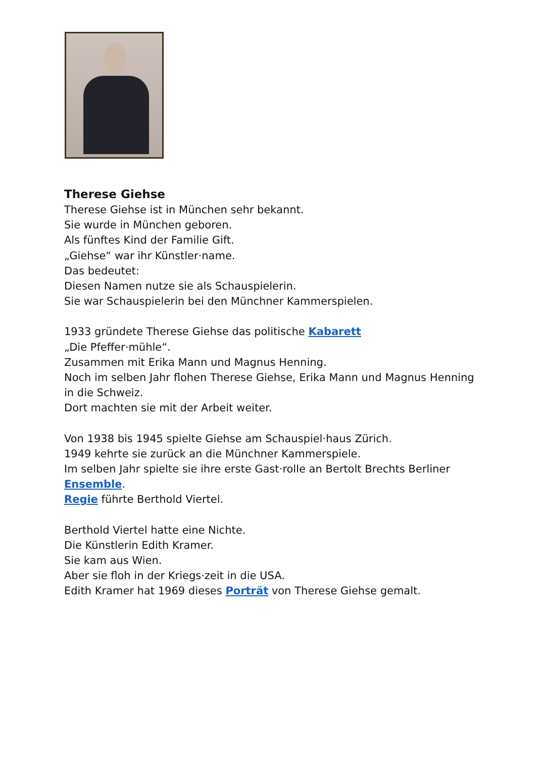Therese Giehse
Therese Giehse ist in München sehr bekannt.
Sie wurde in München geboren.
Als fünftes Kind der Familie Gift.
„Giehse“ war ihr Künstler·name.
Das bedeutet:
Diesen Namen nutze sie als Schauspielerin.
Sie war Schauspielerin bei den Münchner Kammerspielen.
1933 gründete Therese Giehse das politische Kabarett
„Die Pfeffer·mühle“.
Zusammen mit Erika Mann und Magnus Henning.
Noch im selben Jahr flohen Therese Giehse, Erika Mann und Magnus Henning in die Schweiz.
Dort machten sie mit der Arbeit weiter.
Von 1938 bis 1945 spielte Giehse am Schauspiel·haus Zürich.
1949 kehrte sie zurück an die Münchner Kammerspiele.
Im selben Jahr spielte sie ihre erste Gast·rolle an Bertolt Brechts Berliner Ensemble.
Regie führte Berthold Viertel.
Berthold Viertel hatte eine Nichte.
Die Künstlerin Edith Kramer.
Sie kam aus Wien.
Aber sie floh in der Kriegs·zeit in die USA.
Edith Kramer hat 1969 dieses Porträt von Therese Giehse gemalt.